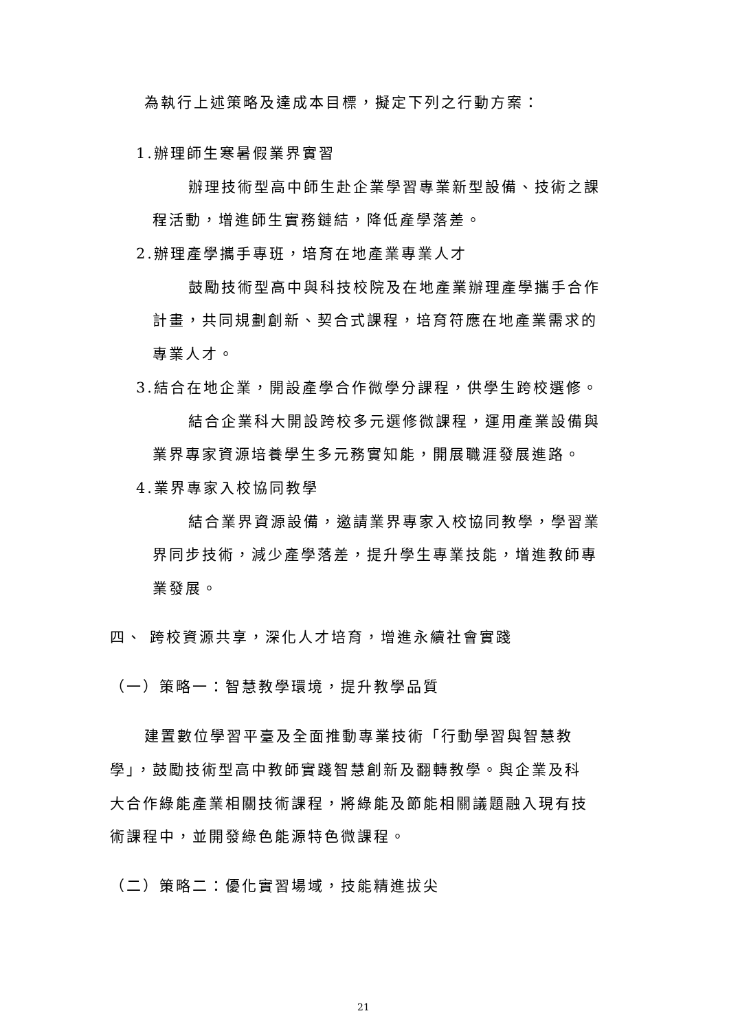為執行上述策略及達成本目標，擬定下列之行動方案：
1.辦理師生寒暑假業界實習
辦理技術型高中師生赴企業學習專業新型設備、技術之課
程活動，增進師生實務鏈結，降低產學落差。
2.辦理產學攜手專班，培育在地產業專業人才
鼓勵技術型高中與科技校院及在地產業辦理產學攜手合作
計畫，共同規劃創新、契合式課程，培育符應在地產業需求的
專業人才。
3.結合在地企業，開設產學合作微學分課程，供學生跨校選修。
結合企業科大開設跨校多元選修微課程，運用產業設備與
業界專家資源培養學生多元務實知能，開展職涯發展進路。
4.業界專家入校協同教學
結合業界資源設備，邀請業界專家入校協同教學，學習業
界同步技術，減少產學落差，提升學生專業技能，增進教師專
業發展。
四、 跨校資源共享，深化人才培育，增進永續社會實踐
（一）策略一：智慧教學環境，提升教學品質
建置數位學習平臺及全面推動專業技術「行動學習與智慧教
學」，鼓勵技術型高中教師實踐智慧創新及翻轉教學。與企業及科
大合作綠能產業相關技術課程，將綠能及節能相關議題融入現有技
術課程中，並開發綠色能源特色微課程。
（二）策略二：優化實習場域，技能精進拔尖
21